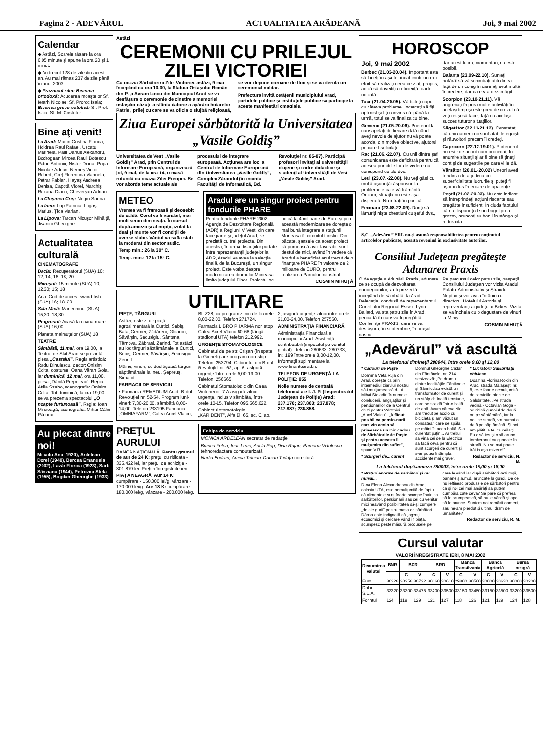Pagina 2 - ADEVĂRUL ACTUALITATEA ARĂDEANĂ Joi, 9 mai 2002
Calendar
◆ Astăzi, Soarele răsare la ora 6,05 minute şi apune la ora 20 şi 1 minut.
◆ Au trecut 128 de zile din acest an. Au mai rămas 237 de zile până în anul 2003.
◆ Praznicul zilei: Biserica ortodoxă: Aducerea moaştelor Sf. Ierarh Nicolae; Sf. Proroc Isaia; Biserica greco-catolică: Sf. Prof. Isaia; Sf. M. Cristofor.
Bine aţi venit!
La Arad: Martin Cristina Florica, Holdrea Raul Rafael, Uscatu Marinela, Paul Darius Alexandru, Bodrogean Mircea Raul, Botescu Patric Antoniu, Nistor Diana, Popa Nicolae Adrian, Nemeş Victor Robert, Creţ Florentina Marinela, Petrar Fabian, Hayaş Andreea Denisa, Capotă Viorel, Marchiş Roxana Diana, Cheverşan Adrian.
La Chişineu-Criş: Negru Sorina.
La Ineu: Lup Patricia, Logoş Marius, Ţica Marian.
La Lipova: Tarcan Nicuşor Mihăiţă, Jivanici Gheorghe.
Actualitatea culturală
CINEMATOGRAFE
Dacia: Recuperatorul (SUA) 10; 12; 14; 16; 18; 20
Mureşul: 15 minute (SUA) 10; 12,30; 15; 18
Arta: Cod de acces: sword-fish (SUA) 16; 18; 20
Sala Mică: Manechinul (SUA) 15,30: 18,30
Progresul: Acasă la coana mare (SUA) 16,00
Planeta maimuţelor (SUA) 18
TEATRE
Sâmbătă, 11 mai, ora 19,00, la Teatrul de Stat Arad se prezintă piesa „Castelul”. Regia artistică: Radu Dinulescu, decor: Onisim Colta, costume: Oana Văran Goia, iar duminică, 12 mai, ora 11,00, piesa „Dănilă Prepeleac”. Regia: Attila Szabo, scenografia: Onisim Colta. Tot duminică, la ora 19,00, se va prezenta spectacolul „O noapte furtunoasă”, Regia: Ioan Mircioagă, scenografia: Mihai-Călin Păcurar.
Au plecat dintre noi!
Mihailu Ana (1920), Ardelean Dorel (1949), Bercea Emanuela (2002), Lazăr Florica (1923), Sârb Sânziana (1944), Petrovici Stela (1955), Bogdan Gheorghe (1933).
Astăzi
CEREMONII CU PRILEJUL ZILEI VICTORIEI
Cu ocazia Sărbătoririi Zilei Victoriei, astăzi, 9 mai începând cu ora 10,00, la Statuia Ostaşului Român din P-ţa Avram Iancu din Municipiul Arad se va desfăşura o ceremonie de cinstire a memoriei ostaşilor căzuţi la sfânta datorie a apărării hotarelor Patriei, prilej cu care se va oficia o slujbă religioasă, se vor depune coroane de flori şi se va derula un ceremonial militar.
Prefectura invită cetăţenii municipiului Arad, partidele politice şi instituţiile publice să participe la aceste manifestări omagiale.
Ziua Europei sărbătorită la Universitatea „Vasile Goldiş”
Universitatea de Vest „Vasile Goldiş” Arad, prin Centrul de Informare Europeană, organizează joi, 9 mai, de la ora 14, o masă rotundă cu ocazia Zilei Europei. Se vor aborda teme actuale ale procesului de integrare europeană. Acţiunea are loc la Centrul de Informare Europeană din Universitatea „Vasile Goldiş”, Complex Zărandul (în incinta Facultăţii de Informatică, Bd. Revoluţiei nr. 85-87). Participă profesori invitaţi ai universităţii clujene şi cadre didactice şi studenţi ai Universităţii de Vest „Vasile Goldiş” Arad.
METEO
Vremea va fi frumoasă şi deosebit de caldă. Cerul va fi variabil, mai mult senin dimineaţa. În cursul după-amiezii şi al nopţii, izolat la deal şi munte vor fi condiţii de averse slabe. Vântul va sufla slab la moderat din sector sudic.
Temp min.: 26 la 30° C.
Temp. min.: 12 la 15° C.
Aradul are un singur proiect pentru fondurile PHARE
Pentru fondurile PHARE 2002, Agenţia de Dezvoltare Regională (ADR) a Regiunii V Vest, din care face parte şi judeţul Arad, se prezintă cu trei proiecte. Din acestea, în urma discuţiilor purtate între reprezentanţii judeţelor la ADR, Aradul va avea la selecţia finală, de la Bucureşti, un singur proiect. Este vorba despre modernizarea drumului Moneasa-limita judeţului Bihor. Proiectul se ridică la 4 milioane de Euro şi prin această modernizare se doreşte o mai bună integrare a staţiunii Moneasa în circuitul turistic. Din păcate, şansele ca acest proiect să primească aviz favorabil sunt destul de mici, având în vedere că Aradul a beneficiat anul trecut de o finanţare PHARE în valoare de 2 milioane de EURO, pentru realizarea Parcului Industrial.
COSMIN MIHUŢĂ
UTILITARE
PIEŢE, TÂRGURI
Astăzi, este zi de piaţă agroalimentară la Curtici, Sebiş, Bata, Cermei, Zădăreni, Ghioroc, Săvârşin, Secusigiu, Sântana, Târnova, Zăbrani, Zerind. Tot astăzi au loc târguri săptămânale la Curtici, Sebiş, Cermei, Săvârşin, Secusigiu, Zerind.
Mâine, vineri, se desfăşoară târguri săptămânale la Ineu, Şepreuş, Simand.
FARMACII DE SERVICIU
• Farmacia REMEDIUM Arad, B-dul Revoluţiei nr. 52-54. Program luni-vineri: 7,30-20.00, sâmbătă 8,00-14,00. Telefon 233195.Farmacia „OMNIAFARM”, Calea Aurel Vlaicu, Bl. Z28, cu program zilnic de la orele 8,00-22,00. Telefon 271724.
Farmacia LIBRO PHARMA non stop Calea Aurel Vlaicu 60-68 (lângă stadionul UTA) telefon 212.992.
URGENŢE STOMATOLOGICE
Cabinetul de pe str. Crişan (în spate la Gionelli) are program non-stop. Telefon: 253794. Cabinetul din B-dul Revoluţiei nr. 62, ap. 6, asigură urgenţe între orele 9,00-19,00. Telefon: 256665.
Cabinetul Stomatologic din Calea Victoriei nr. 7 A asigură zilnic urgenţe, inclusiv sâmbăta, între orele 10-15. Telefon 095.565.622.
Cabinetul stomatologic „KARIDENT”, Alfa Bl. 65, sc. C, ap. 2, asigură urgenţe zilnic între orele 21,00-24,00. Telefon 257560.
ADMINISTRAŢIA FINANCIARĂ
Administraţia Financiară a municipiului Arad: Asistenţă contribuabili (impozitul pe venitul global) - telefon 280633, 280733, int. 199 între orele 8,00-12,00. Informaţii suplimentare la www.finantearad.ro
TELEFON DE URGENŢĂ LA POLIŢIE: 955
Noile numere de centrală telefonică ale I. J. P. (Inspectoratul Judeţean de Poliţie) Arad: 237.170; 237.803; 237.878; 237.887; 236.858.
PREŢUL AURULUI
BANCA NAŢIONALĂ. Pentru gramul de aur de 24 K: preţul cu ridicata - 335.422 lei, iar preţul de achiziţie - 301.879 lei. Preţuri înregistrate ieri.
PIAŢA NEAGRĂ. Aur 14 K: cumpărare - 150.000 lei/g, vânzare - 170.000 lei/g. Aur 18 K: cumpărare - 180.000 lei/g, vânzare - 200.000 lei/g.
Echipa de serviciu
MONICA ARDELEAN secretar de redacţie
Bianca Felea, Ioan Leac, Adela Pop, Dina Rujan, Ramona Vidulescu tehnoredactare computerizată
Nadia Bodran, Aurica Telcian, Dacian Toduţa corectură
HOROSCOP
Joi, 9 mai 2002
Berbec (21.03-20.04). Important este să faceţi în aşa fel încât printr-un mic efort să realizaţi ceea ce v-aţi propus, adică să dovediţi o eficienţă foarte ridicată.
Taur (21.04-20.05). Vă bateţi capul cu câteva probleme. Încercaţi să fiţi optimist şi fiţi convins că, până la urmă, totul se va finaliza cu bine.
Gemenii (21.05-20.06). Prietenul la care apelaţi de fiecare dată când aveţi nevoie de ajutor nu vă poate acorda, din motive obiective, ajutorul pe care-l solicitaţi.
Rac (21.06.-22.07). Cu unii dintre şefi comunicarea este deficitară pentru că adesea punctele lor de vedere nu corespund cu ale dvs.
Leul (23.07.-22.08). Nu veţi găsi cu multă uşurinţă răspunsuri la problemele care vă frământă. Oricum, situaţia nu este aşa disperată. Nu intraţi în panică.
Fecioara (23.08-22.09). Doriţi să lămuriţi nişte chestiuni cu şeful dvs., dar acest lucru, momentan, nu este posibil.
Balanţa (23.09-22.10). Sunteţi hotărât să vă schimbaţi atitudinea faţă de un coleg în care aţi avut multă încredere, dar care v-a dezamăgit.
Scorpion (23.10-21.11). Vă angrenaţi în prea multe activităţi în acelaşi timp şi este greu de crezut că veţi reuşi să faceţi faţă cu acelaşi succes tuturor situaţiilor.
Săgetător (22.11-21.12). Constataţi că unii oameni nu sunt atât de egoişti şi răuvoitori precum îi credeţi.
Capricorn (22.12-19.01). Partenerul nu este de acord cum procedaţi în anumite situaţii şi ar fi bine să ţineţi cont şi de sugestiile pe care vi le dă.
Vărsător (20.01.-20.02) Uneori aveţi tendinţa de a judeca cu superficialitate lucrurile şi puteţi fi uşor indus în eroare de aparenţe.
Peştii (21.02-20.03). Nu este indicat să întreprindeţi acţiuni riscante sau pregătite insuficient. În ciuda faptului că nu dispuneţi de un buget prea grozav, aruncaţi cu banii în stânga şi-n dreapta.
S.C. „Adevărul” SRL nu-şi asumă responsabilitatea pentru conţinutul articolelor publicate, aceasta revenind în exclusivitate autorilor.
Consiliul Judeţean pregăteşte Adunarea Praxis
O delegaţie a Adunării Praxis, adunare ce se ocupă de dezvoltarea euroregiunilor, va fi prezentă, începând de sâmbătă, la Arad. Delegaţia, condusă de reprezentantul Consiliului Regional Essex, Lynn Ballard, va sta patru zile în Arad, perioadă în care va fi pregătită Conferinţa PRAXIS, care se va desfăşura, în septembrie, în oraşul nostru.
Pe parcursul celor patru zile, oaspeţii Consiliului Judeţean vor vizita Aradul. Palatul Administrativ şi Ştrandul Neptun şi vor avea întâniri cu directorul Hotelului Astoria şi reprezentanţi ai judeţului Bekes. Vizita se va încheia cu o degustare de vinuri la Miniş.
COSMIN MIHUŢĂ
„Adevărul” vă ascultă
La telefonul dimineţii 280944, între orele 9,00 şi 12,00
* Cadouri de Paşte
Doamna Veta Ruja din Arad, doreşte ca prin intermediul ziarului nostru să-i mulţumească d-lui Mihai Stoiadin în numele conducerii, angajaţilor şi pensionarilor de la Centrul de zi pentru Vârstnici „Aurel Vlaicu”. „A făcut posibil ca pensio-narii care vin acolo să primească un mic cadou de Sărbătorile de Paşte şi pentru aceasta îi mulţumim din suflet”, spune V.R..
* Scurgeri de... curent
Domnul Gheorghe Cadar din Fântânele, nr. 214 sesizează: „Pe drumul dintre localităţile Fântânele şi Sânnicolau există un transformator de curent şi un stâlp de înaltă tensiune, care se scaldă într-o baltă de apă. Acum câteva zile, am trecut pe acolo cu bicicleta şi am văzut un consătean care se spăla pe mâini în acea baltă. S-a curentat puţin... Ar trebui să vină cei de la Electrica să facă ceva pentru că sunt scurgeri de curent şi s-ar putea întâmpla accidente mai grave”.
* Lucrătorii Salubrităţii chiulesc
Doamna Florina Roxin din Arad, strada Mărăşeşti nr. 8, este foarte nemulţumită de serviciile oferite de Salubritate. „Pe strada vecină - Octavian Goga - se ridică gunoiul de două ori pe săptămână, iar la noi, pe stradă, vin numai o dată pe săptămână. Şi noi am plătit la fel ca ceilalţi. Eu o să ies şi o să arunc tomberonul cu gunoaie în stradă. Nu se mai poate trăi în aşa mizerie!”
Redactor de serviciu, N. B.
La telefonul după.amiezii 280003, între orele 15,00 şi 18,00
* Preţuri enorme de sărbători şi nu numai...
D-na Elena Alexandrescu din Arad, colonia UTA, este nemulţumită de faptul că alimentele sunt foarte scumpe înaintea sărbătorilor, pensionarii sau cei cu venituri mici neavând posibilitatea să-şi cumpere „de-ale gurii” pentru masa de sărbători. Dânsa este indignată că „agenţii economici şi cei care vând în piaţă, scumpesc peste măsură produsele pe care le vând iar după sărbători vezi roşii, banane ş.a.m.d. aruncate la gunoi. De ce nu ieftinesc produsele de sărbători pentru ca şi noi cei mai amărâţi să putem cumpăra câte ceva? Se pare că preferă să le scumpească, să nu le vândă şi apoi să le arunce. Suntem noi românii oameni, sau ne-am pierdut şi ultimul dram de umanitate?
Redactor de serviciu, R. M.
Cursul valutar
VALORI ÎNREGISTRATE IERI, 8 MAI 2002
| Denumirea valutei | BNR | BCR | | BRD | | Banca Transilvania | | Banca Agricolă | | Bursa neagră | |
| --- | --- | --- | --- | --- | --- | --- | --- | --- | --- | --- | --- |
| | | C | V | C | V | C | V | C | V | C | V |
| Euro | 30328 | 30258 | 30722 | 30160 | 30610 | 29800 | 30560 | 30000 | 30630 | 30000 | 30200 |
| Dolar S.U.A. | 33320 | 33300 | 33475 | 33200 | 33500 | 33150 | 33450 | 33150 | 33500 | 33200 | 33500 |
| Forintul | 124 | 119 | 129 | 121 | 127 | 118 | 126 | 121 | 129 | 124 | 128 |